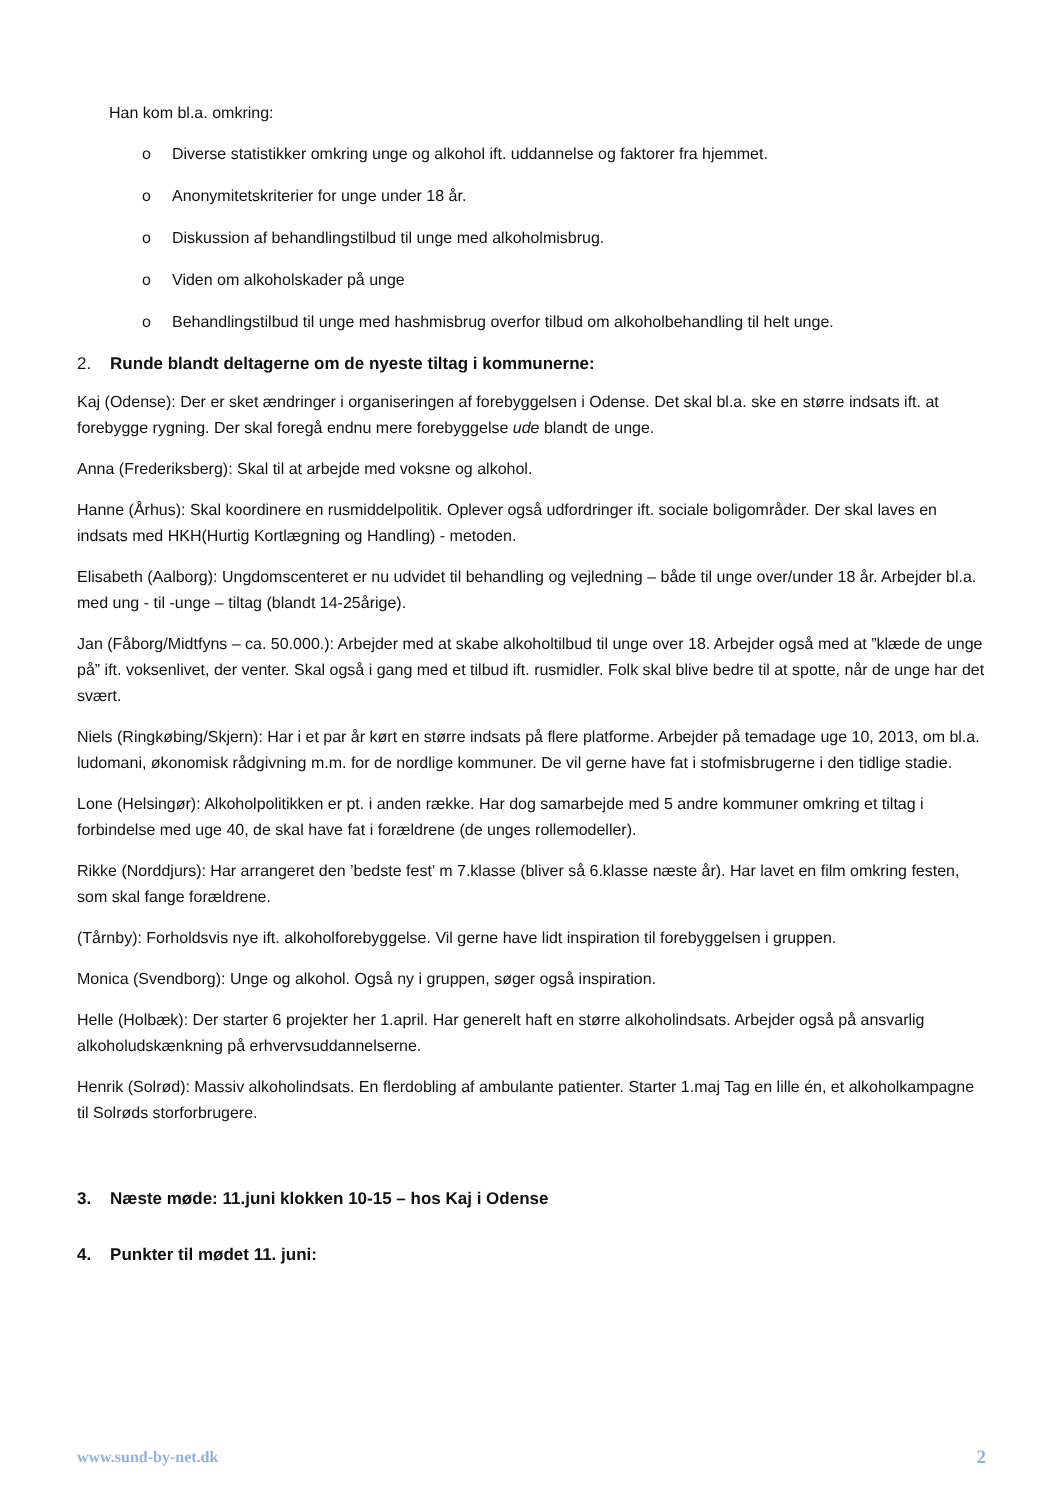Han kom bl.a. omkring:
o Diverse statistikker omkring unge og alkohol ift. uddannelse og faktorer fra hjemmet.
o Anonymitetskriterier for unge under 18 år.
o Diskussion af behandlingstilbud til unge med alkoholmisbrug.
o Viden om alkoholskader på unge
o Behandlingstilbud til unge med hashmisbrug overfor tilbud om alkoholbehandling til helt unge.
2. Runde blandt deltagerne om de nyeste tiltag i kommunerne:
Kaj (Odense): Der er sket ændringer i organiseringen af forebyggelsen i Odense. Det skal bl.a. ske en større indsats ift. at forebygge rygning. Der skal foregå endnu mere forebyggelse ude blandt de unge.
Anna (Frederiksberg): Skal til at arbejde med voksne og alkohol.
Hanne (Århus): Skal koordinere en rusmiddelpolitik. Oplever også udfordringer ift. sociale boligområder. Der skal laves en indsats med HKH(Hurtig Kortlægning og Handling) - metoden.
Elisabeth (Aalborg): Ungdomscenteret er nu udvidet til behandling og vejledning – både til unge over/under 18 år. Arbejder bl.a. med ung - til -unge – tiltag (blandt 14-25årige).
Jan (Fåborg/Midtfyns – ca. 50.000.): Arbejder med at skabe alkoholtilbud til unge over 18. Arbejder også med at ”klæde de unge på” ift. voksenlivet, der venter. Skal også i gang med et tilbud ift. rusmidler. Folk skal blive bedre til at spotte, når de unge har det svært.
Niels (Ringkøbing/Skjern): Har i et par år kørt en større indsats på flere platforme. Arbejder på temadage uge 10, 2013, om bl.a. ludomani, økonomisk rådgivning m.m. for de nordlige kommuner. De vil gerne have fat i stofmisbrugerne i den tidlige stadie.
Lone (Helsingør): Alkoholpolitikken er pt. i anden række. Har dog samarbejde med 5 andre kommuner omkring et tiltag i forbindelse med uge 40, de skal have fat i forældrene (de unges rollemodeller).
Rikke (Norddjurs): Har arrangeret den ’bedste fest’ m 7.klasse (bliver så 6.klasse næste år). Har lavet en film omkring festen, som skal fange forældrene.
(Tårnby): Forholdsvis nye ift. alkoholforebyggelse. Vil gerne have lidt inspiration til forebyggelsen i gruppen.
Monica (Svendborg): Unge og alkohol. Også ny i gruppen, søger også inspiration.
Helle (Holbæk): Der starter 6 projekter her 1.april. Har generelt haft en større alkoholindsats. Arbejder også på ansvarlig alkoholudskænkning på erhvervsuddannelserne.
Henrik (Solrød): Massiv alkoholindsats. En flerdobling af ambulante patienter. Starter 1.maj Tag en lille én, et alkoholkampagne til Solrøds storforbrugere.
3. Næste møde: 11.juni klokken 10-15 – hos Kaj i Odense
4. Punkter til mødet 11. juni:
www.sund-by-net.dk 2